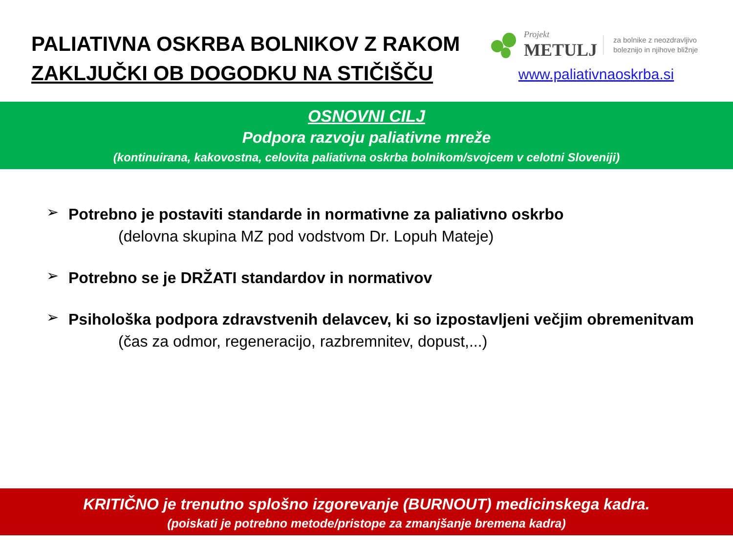PALIATIVNA OSKRBA BOLNIKOV Z RAKOM
ZAKLJUČKI OB DOGODKU NA STIČIŠČU
Projekt
METULJ
za bolnike z neozdravljivo
boleznijo in njihove bližnje
www.paliativnaoskrba.si
OSNOVNI CILJ
Podpora razvoju paliativne mreže
(kontinuirana, kakovostna, celovita paliativna oskrba bolnikom/svojcem v celotni Sloveniji)
➢
Potrebno je postaviti standarde in normativne za paliativno oskrbo
(delovna skupina MZ pod vodstvom Dr. Lopuh Mateje)
➢
Potrebno se je DRŽATI standardov in normativov
➢
Psihološka podpora zdravstvenih delavcev, ki so izpostavljeni večjim obremenitvam
(čas za odmor, regeneracijo, razbremnitev, dopust,...)
KRITIČNO je trenutno splošno izgorevanje (BURNOUT) medicinskega kadra.
(poiskati je potrebno metode/pristope za zmanjšanje bremena kadra)